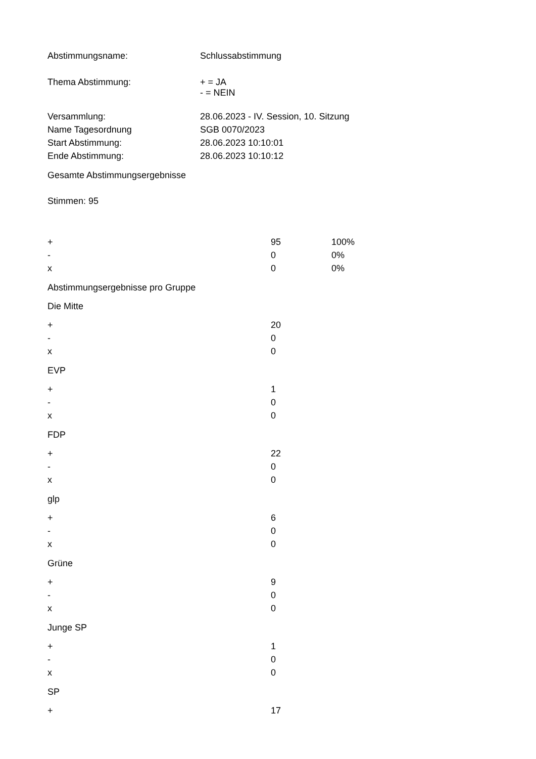| Abstimmungsname: | Schlussabstimmung |
| Thema Abstimmung: | + = JA - = NEIN |
| Versammlung: | 28.06.2023 - IV. Session, 10. Sitzung |
| Name Tagesordnung | SGB 0070/2023 |
| Start Abstimmung: | 28.06.2023 10:10:01 |
| Ende Abstimmung: | 28.06.2023 10:10:12 |
Gesamte Abstimmungsergebnisse
Stimmen: 95
| + | 95 | 100% |
| - | 0 | 0% |
| x | 0 | 0% |
Abstimmungsergebnisse pro Gruppe
Die Mitte
| + | 20 |
| - | 0 |
| x | 0 |
EVP
| + | 1 |
| - | 0 |
| x | 0 |
FDP
| + | 22 |
| - | 0 |
| x | 0 |
glp
| + | 6 |
| - | 0 |
| x | 0 |
Grüne
| + | 9 |
| - | 0 |
| x | 0 |
Junge SP
| + | 1 |
| - | 0 |
| x | 0 |
SP
| + | 17 |